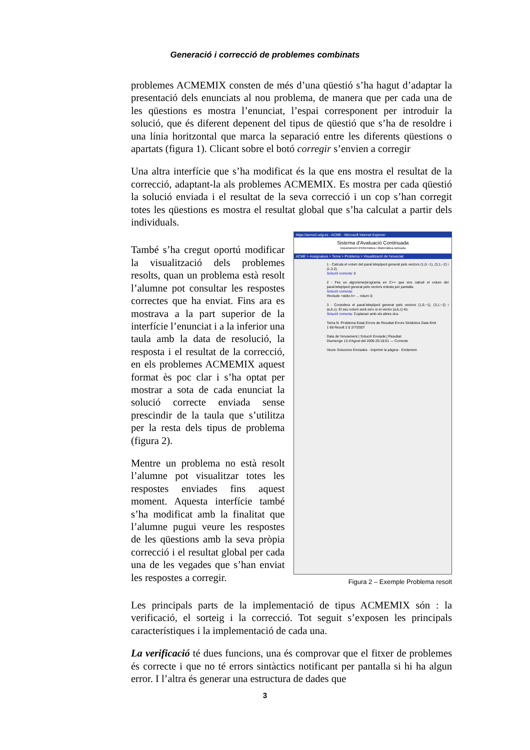Generació i correcció de problemes combinats
problemes ACMEMIX consten de més d’una qüestió s’ha hagut d’adaptar la presentació dels enunciats al nou problema, de manera que per cada una de les qüestions es mostra l’enunciat, l’espai corresponent per introduir la solució, que és diferent depenent del tipus de qüestió que s’ha de resoldre i una línia horitzontal que marca la separació entre les diferents qüestions o apartats (figura 1). Clicant sobre el botó corregir s’envien a corregir
Una altra interfície que s’ha modificat és la que ens mostra el resultat de la correcció, adaptant-la als problemes ACMEMIX. Es mostra per cada qüestió la solució enviada i el resultat de la seva correcció i un cop s’han corregit totes les qüestions es mostra el resultat global que s’ha calculat a partir dels individuals.
També s’ha cregut oportú modificar la visualització dels problemes resolts, quan un problema està resolt l’alumne pot consultar les respostes correctes que ha enviat. Fins ara es mostrava a la part superior de la interfície l’enunciat i a la inferior una taula amb la data de resolució, la resposta i el resultat de la correcció, en els problemes ACMEMIX aquest format ès poc clar i s’ha optat per mostrar a sota de cada enunciat la solució correcte enviada sense prescindir de la taula que s’utilitza per la resta dels tipus de problema (figura 2).
Mentre un problema no està resolt l’alumne pot visualitzar totes les respostes enviades fins aquest moment. Aquesta interfície també s’ha modificat amb la finalitat que l’alumne pugui veure les respostes de les qüestions amb la seva pròpia correcció i el resultat global per cada una de les vegades que s’han enviat les respostes a corregir.
https://acme2.udg.es - ACME - Microsoft Internet Explorer
Sistema d'Avaluació Continuada
Departament d'Informàtica i Matemàtica Aplicada
ACME > Assignatura > Tema > Problema > Visualització de l'enunciat
1 - Calcula el volum del paral.lelepíped generat pels vectors (1,0,−1), (3,1,−2) i (1,3,2).
Solució correcta: 0
2 - Fes un algorisme/programa en C++ que ens calculi el volum del paral.lelepíped generat pels vectors entrats per pantalla.
Solució correcta:
#include <stdio.h> ... return 0;
3 - Considera el paral.lelepíped generat pels vectors (1,0,−1), (3,1,−2) i (a,b,c). El seu volum serà zero si el vector (a,b,c) és:
Solució correcta: Coplanari amb els altres dos.
Tema N. Problema Estat Errors de Resultat Errors Sintàctics Data límit
1 68 Resolt 2 0 2/7/2007
Data de l'enviament | Solució Enviada | Resultat
Diumenge 13 d'Agost del 2006 20:18:01 — Correcte
Veure Solucions Enviades · Imprimir la pàgina · Endarrere
Figura 2 – Exemple Problema resolt
Les principals parts de la implementació de tipus ACMEMIX són : la verificació, el sorteig i la correcció. Tot seguit s’exposen les principals característiques i la implementació de cada una.
La verificació té dues funcions, una és comprovar que el fitxer de problemes és correcte i que no té errors sintàctics notificant per pantalla si hi ha algun error. I l’altra és generar una estructura de dades que
3